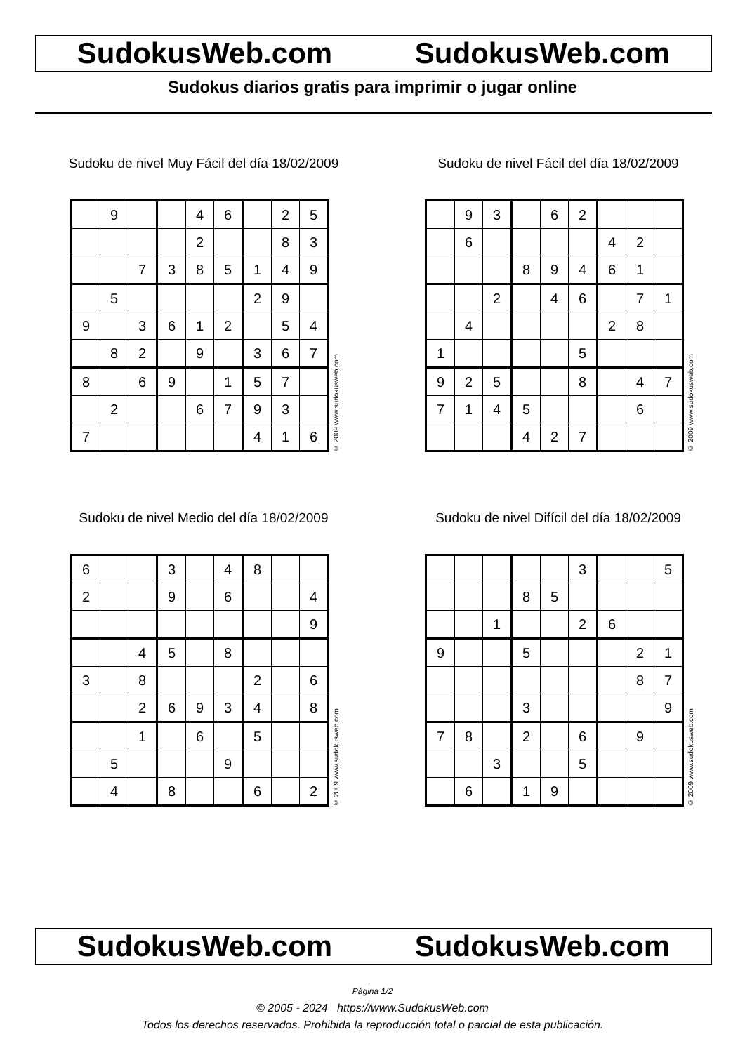SudokusWeb.com SudokusWeb.com
Sudokus diarios gratis para imprimir o jugar online
Sudoku de nivel Muy Fácil del día 18/02/2009
| | 9 | | | 4 | 6 | | 2 | 5 |
| | | | | 2 | | | 8 | 3 |
| | | 7 | 3 | 8 | 5 | 1 | 4 | 9 |
| | 5 | | | | | 2 | 9 | |
| 9 | | 3 | 6 | 1 | 2 | | 5 | 4 |
| | 8 | 2 | | 9 | | 3 | 6 | 7 |
| 8 | | 6 | 9 | | 1 | 5 | 7 | |
| | 2 | | | 6 | 7 | 9 | 3 | |
| 7 | | | | | | 4 | 1 | 6 |
© 2009 www.sudokusweb.com
Sudoku de nivel Fácil del día 18/02/2009
| | 9 | 3 | | 6 | 2 | | | |
| | 6 | | | | | 4 | 2 | |
| | | | 8 | 9 | 4 | 6 | 1 | |
| | | 2 | | 4 | 6 | | 7 | 1 |
| | 4 | | | | | 2 | 8 | |
| 1 | | | | | 5 | | | |
| 9 | 2 | 5 | | | 8 | | 4 | 7 |
| 7 | 1 | 4 | 5 | | | | 6 | |
| | | | 4 | 2 | 7 | | | |
© 2009 www.sudokusweb.com
Sudoku de nivel Medio del día 18/02/2009
| 6 | | | 3 | | 4 | 8 | | |
| 2 | | | 9 | | 6 | | | 4 |
| | | | | | | | | 9 |
| | | 4 | 5 | | 8 | | | |
| 3 | | 8 | | | | 2 | | 6 |
| | | 2 | 6 | 9 | 3 | 4 | | 8 |
| | | 1 | | 6 | | 5 | | |
| | 5 | | | | 9 | | | |
| | 4 | | 8 | | | 6 | | 2 |
© 2009 www.sudokusweb.com
Sudoku de nivel Difícil del día 18/02/2009
| | | | | | 3 | | | 5 |
| | | | 8 | 5 | | | | |
| | | 1 | | | 2 | 6 | | |
| 9 | | | 5 | | | | 2 | 1 |
| | | | | | | | 8 | 7 |
| | | | 3 | | | | | 9 |
| 7 | 8 | | 2 | | 6 | | 9 | |
| | | 3 | | | 5 | | | |
| | 6 | | 1 | 9 | | | | |
© 2009 www.sudokusweb.com
SudokusWeb.com SudokusWeb.com
Página 1/2
© 2005 - 2024 https://www.SudokusWeb.com
Todos los derechos reservados. Prohibida la reproducción total o parcial de esta publicación.